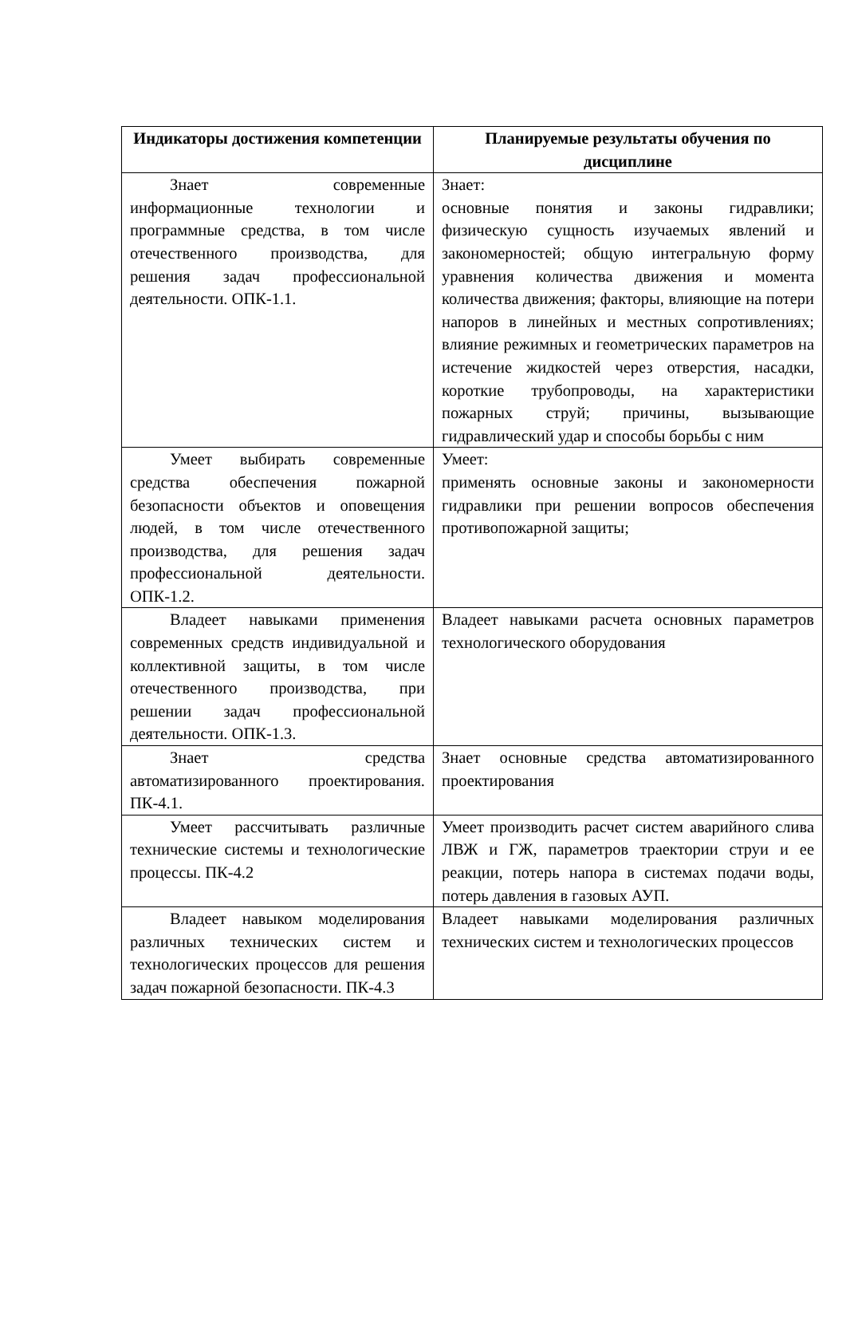| Индикаторы достижения компетенции | Планируемые результаты обучения по дисциплине |
| --- | --- |
| Знает современные информационные технологии и программные средства, в том числе отечественного производства, для решения задач профессиональной деятельности. ОПК-1.1. | Знает: основные понятия и законы гидравлики; физическую сущность изучаемых явлений и закономерностей; общую интегральную форму уравнения количества движения и момента количества движения; факторы, влияющие на потери напоров в линейных и местных сопротивлениях; влияние режимных и геометрических параметров на истечение жидкостей через отверстия, насадки, короткие трубопроводы, на характеристики пожарных струй; причины, вызывающие гидравлический удар и способы борьбы с ним |
| Умеет выбирать современные средства обеспечения пожарной безопасности объектов и оповещения людей, в том числе отечественного производства, для решения задач профессиональной деятельности. ОПК-1.2. | Умеет: применять основные законы и закономерности гидравлики при решении вопросов обеспечения противопожарной защиты; |
| Владеет навыками применения современных средств индивидуальной и коллективной защиты, в том числе отечественного производства, при решении задач профессиональной деятельности. ОПК-1.3. | Владеет навыками расчета основных параметров технологического оборудования |
| Знает средства автоматизированного проектирования. ПК-4.1. | Знает основные средства автоматизированного проектирования |
| Умеет рассчитывать различные технические системы и технологические процессы. ПК-4.2 | Умеет производить расчет систем аварийного слива ЛВЖ и ГЖ, параметров траектории струи и ее реакции, потерь напора в системах подачи воды, потерь давления в газовых АУП. |
| Владеет навыком моделирования различных технических систем и технологических процессов для решения задач пожарной безопасности. ПК-4.3 | Владеет навыками моделирования различных технических систем и технологических процессов |